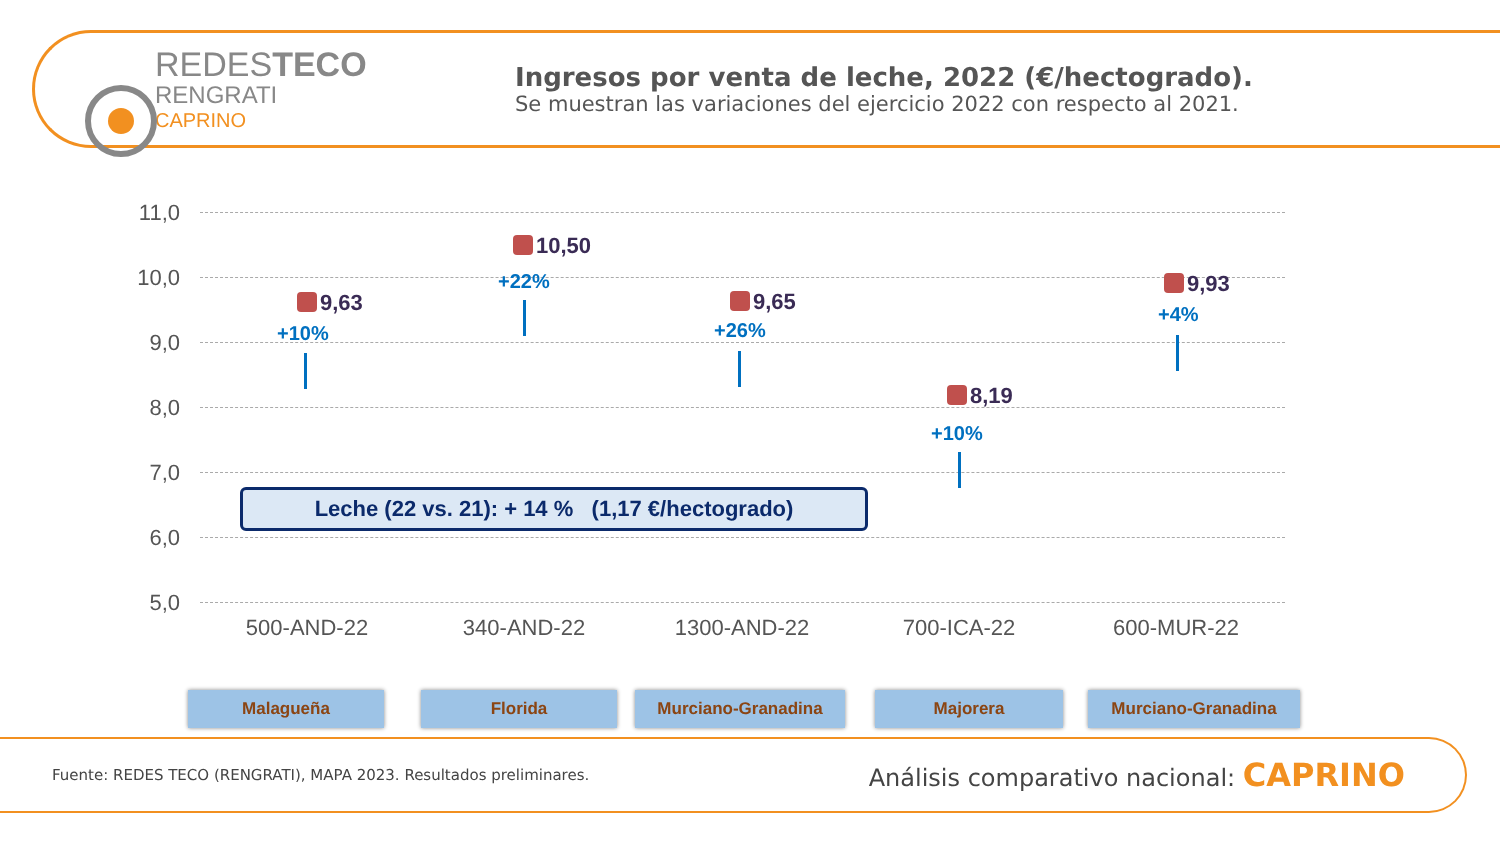REDESTECO
RENGRATI
CAPRINO
Ingresos por venta de leche, 2022 (€/hectogrado).
Se muestran las variaciones del ejercicio 2022 con respecto al 2021.
11,0
10,0
9,0
8,0
7,0
6,0
5,0
9,63
+10%
10,50
+22%
9,65
+26%
8,19
+10%
9,93
+4%
500-AND-22 340-AND-22 1300-AND-22 700-ICA-22 600-MUR-22
Leche (22 vs. 21): + 14 % (1,17 €/hectogrado)
Malagueña Florida Murciano-Granadina Majorera Murciano-Granadina
Fuente: REDES TECO (RENGRATI), MAPA 2023. Resultados preliminares.
Análisis comparativo nacional: CAPRINO